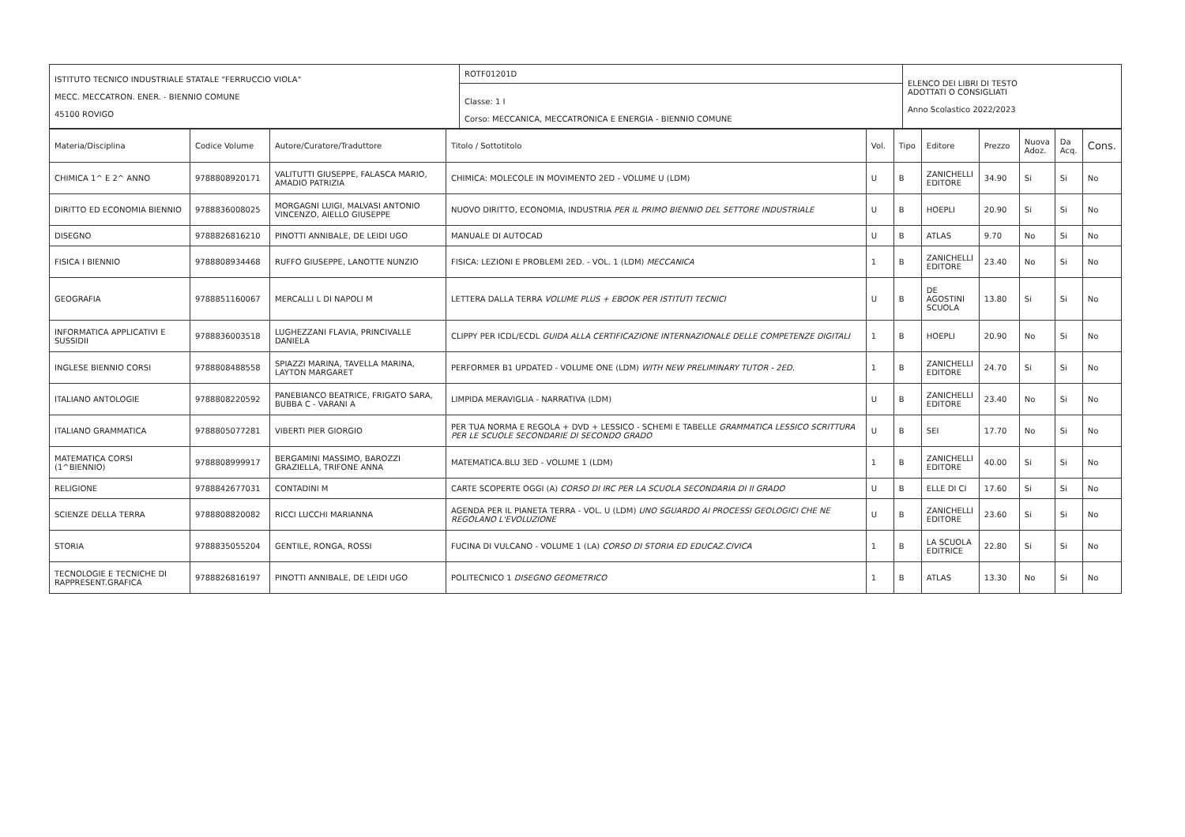| ISTITUTO TECNICO INDUSTRIALE STATALE "FERRUCCIO VIOLA" MECC. MECCATRON. ENER. - BIENNIO COMUNE 45100 ROVIGO | ROTF01201D Classe: 1 I Corso: MECCANICA, MECCATRONICA E ENERGIA - BIENNIO COMUNE | ELENCO DEI LIBRI DI TESTO ADOTTATI O CONSIGLIATI Anno Scolastico 2022/2023 |
| Materia/Disciplina | Codice Volume | Autore/Curatore/Traduttore | Titolo / Sottotitolo | Vol. | Tipo | Editore | Prezzo | Nuova Adoz. | Da Acq. | Cons. |
| --- | --- | --- | --- | --- | --- | --- | --- | --- | --- | --- |
| CHIMICA 1^ E 2^ ANNO | 9788808920171 | VALITUTTI GIUSEPPE, FALASCA MARIO, AMADIO PATRIZIA | CHIMICA: MOLECOLE IN MOVIMENTO 2ED - VOLUME U (LDM) | U | B | ZANICHELLI EDITORE | 34.90 | Si | Si | No |
| DIRITTO ED ECONOMIA BIENNIO | 9788836008025 | MORGAGNI LUIGI, MALVASI ANTONIO VINCENZO, AIELLO GIUSEPPE | NUOVO DIRITTO, ECONOMIA, INDUSTRIA PER IL PRIMO BIENNIO DEL SETTORE INDUSTRIALE | U | B | HOEPLI | 20.90 | Si | Si | No |
| DISEGNO | 9788826816210 | PINOTTI ANNIBALE, DE LEIDI UGO | MANUALE DI AUTOCAD | U | B | ATLAS | 9.70 | No | Si | No |
| FISICA I BIENNIO | 9788808934468 | RUFFO GIUSEPPE, LANOTTE NUNZIO | FISICA: LEZIONI E PROBLEMI 2ED. - VOL. 1 (LDM) MECCANICA | 1 | B | ZANICHELLI EDITORE | 23.40 | No | Si | No |
| GEOGRAFIA | 9788851160067 | MERCALLI L DI NAPOLI M | LETTERA DALLA TERRA VOLUME PLUS + EBOOK PER ISTITUTI TECNICI | U | B | DE AGOSTINI SCUOLA | 13.80 | Si | Si | No |
| INFORMATICA APPLICATIVI E SUSSIDII | 9788836003518 | LUGHEZZANI FLAVIA, PRINCIVALLE DANIELA | CLIPPY PER ICDL/ECDL GUIDA ALLA CERTIFICAZIONE INTERNAZIONALE DELLE COMPETENZE DIGITALI | 1 | B | HOEPLI | 20.90 | No | Si | No |
| INGLESE BIENNIO CORSI | 9788808488558 | SPIAZZI MARINA, TAVELLA MARINA, LAYTON MARGARET | PERFORMER B1 UPDATED - VOLUME ONE (LDM) WITH NEW PRELIMINARY TUTOR - 2ED. | 1 | B | ZANICHELLI EDITORE | 24.70 | Si | Si | No |
| ITALIANO ANTOLOGIE | 9788808220592 | PANEBIANCO BEATRICE, FRIGATO SARA, BUBBA C - VARANI A | LIMPIDA MERAVIGLIA - NARRATIVA (LDM) | U | B | ZANICHELLI EDITORE | 23.40 | No | Si | No |
| ITALIANO GRAMMATICA | 9788805077281 | VIBERTI PIER GIORGIO | PER TUA NORMA E REGOLA + DVD + LESSICO - SCHEMI E TABELLE GRAMMATICA LESSICO SCRITTURA PER LE SCUOLE SECONDARIE DI SECONDO GRADO | U | B | SEI | 17.70 | No | Si | No |
| MATEMATICA CORSI (1^BIENNIO) | 9788808999917 | BERGAMINI MASSIMO, BAROZZI GRAZIELLA, TRIFONE ANNA | MATEMATICA.BLU 3ED - VOLUME 1 (LDM) | 1 | B | ZANICHELLI EDITORE | 40.00 | Si | Si | No |
| RELIGIONE | 9788842677031 | CONTADINI M | CARTE SCOPERTE OGGI (A) CORSO DI IRC PER LA SCUOLA SECONDARIA DI II GRADO | U | B | ELLE DI CI | 17.60 | Si | Si | No |
| SCIENZE DELLA TERRA | 9788808820082 | RICCI LUCCHI MARIANNA | AGENDA PER IL PIANETA TERRA - VOL. U (LDM) UNO SGUARDO AI PROCESSI GEOLOGICI CHE NE REGOLANO L'EVOLUZIONE | U | B | ZANICHELLI EDITORE | 23.60 | Si | Si | No |
| STORIA | 9788835055204 | GENTILE, RONGA, ROSSI | FUCINA DI VULCANO - VOLUME 1 (LA) CORSO DI STORIA ED EDUCAZ.CIVICA | 1 | B | LA SCUOLA EDITRICE | 22.80 | Si | Si | No |
| TECNOLOGIE E TECNICHE DI RAPPRESENT.GRAFICA | 9788826816197 | PINOTTI ANNIBALE, DE LEIDI UGO | POLITECNICO 1 DISEGNO GEOMETRICO | 1 | B | ATLAS | 13.30 | No | Si | No |